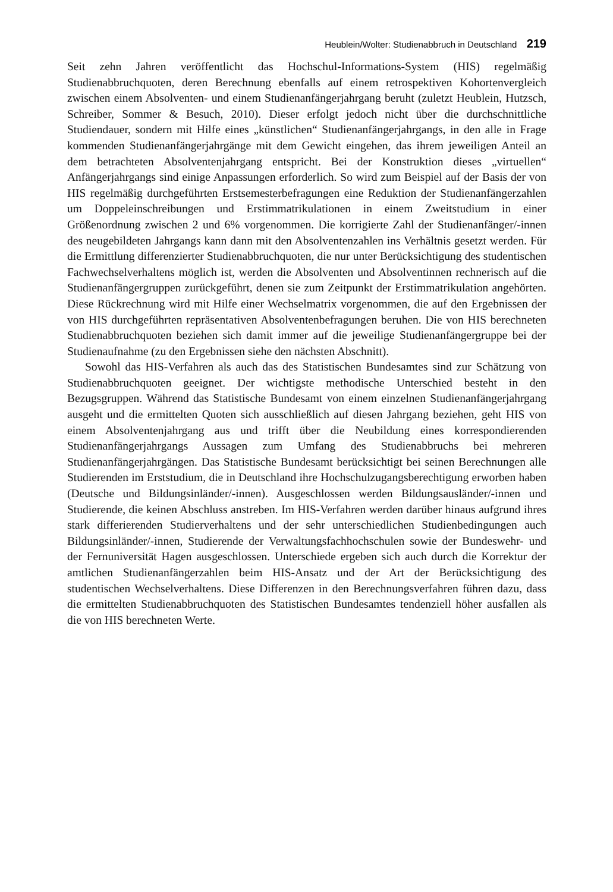Heublein/Wolter: Studienabbruch in Deutschland 219
Seit zehn Jahren veröffentlicht das Hochschul-Informations-System (HIS) regelmäßig Studienabbruchquoten, deren Berechnung ebenfalls auf einem retrospektiven Kohortenvergleich zwischen einem Absolventen- und einem Studienanfängerjahrgang beruht (zuletzt Heublein, Hutzsch, Schreiber, Sommer & Besuch, 2010). Dieser erfolgt jedoch nicht über die durchschnittliche Studiendauer, sondern mit Hilfe eines „künstlichen“ Studienanfängerjahrgangs, in den alle in Frage kommenden Studienanfängerjahrgänge mit dem Gewicht eingehen, das ihrem jeweiligen Anteil an dem betrachteten Absolventenjahrgang entspricht. Bei der Konstruktion dieses „virtuellen“ Anfängerjahrgangs sind einige Anpassungen erforderlich. So wird zum Beispiel auf der Basis der von HIS regelmäßig durchgeführten Erstsemesterbefragungen eine Reduktion der Studienanfängerzahlen um Doppeleinschreibungen und Erstimmatrikulationen in einem Zweitstudium in einer Größenordnung zwischen 2 und 6% vorgenommen. Die korrigierte Zahl der Studienanfänger/-innen des neugebildeten Jahrgangs kann dann mit den Absolventenzahlen ins Verhältnis gesetzt werden. Für die Ermittlung differenzierter Studienabbruchquoten, die nur unter Berücksichtigung des studentischen Fachwechselverhaltens möglich ist, werden die Absolventen und Absolventinnen rechnerisch auf die Studienanfängergruppen zurückgeführt, denen sie zum Zeitpunkt der Erstimmatrikulation angehörten. Diese Rückrechnung wird mit Hilfe einer Wechselmatrix vorgenommen, die auf den Ergebnissen der von HIS durchgeführten repräsentativen Absolventenbefragungen beruhen. Die von HIS berechneten Studienabbruchquoten beziehen sich damit immer auf die jeweilige Studienanfängergruppe bei der Studienaufnahme (zu den Ergebnissen siehe den nächsten Abschnitt).
Sowohl das HIS-Verfahren als auch das des Statistischen Bundesamtes sind zur Schätzung von Studienabbruchquoten geeignet. Der wichtigste methodische Unterschied besteht in den Bezugsgruppen. Während das Statistische Bundesamt von einem einzelnen Studienanfängerjahrgang ausgeht und die ermittelten Quoten sich ausschließlich auf diesen Jahrgang beziehen, geht HIS von einem Absolventenjahrgang aus und trifft über die Neubildung eines korrespondierenden Studienanfängerjahrgangs Aussagen zum Umfang des Studienabbruchs bei mehreren Studienanfängerjahrgängen. Das Statistische Bundesamt berücksichtigt bei seinen Berechnungen alle Studierenden im Erststudium, die in Deutschland ihre Hochschulzugangsberechtigung erworben haben (Deutsche und Bildungsinländer/-innen). Ausgeschlossen werden Bildungsausländer/-innen und Studierende, die keinen Abschluss anstreben. Im HIS-Verfahren werden darüber hinaus aufgrund ihres stark differierenden Studierverhaltens und der sehr unterschiedlichen Studienbedingungen auch Bildungsinländer/-innen, Studierende der Verwaltungsfachhochschulen sowie der Bundeswehr- und der Fernuniversität Hagen ausgeschlossen. Unterschiede ergeben sich auch durch die Korrektur der amtlichen Studienanfängerzahlen beim HIS-Ansatz und der Art der Berücksichtigung des studentischen Wechselverhaltens. Diese Differenzen in den Berechnungsverfahren führen dazu, dass die ermittelten Studienabbruchquoten des Statistischen Bundesamtes tendenziell höher ausfallen als die von HIS berechneten Werte.